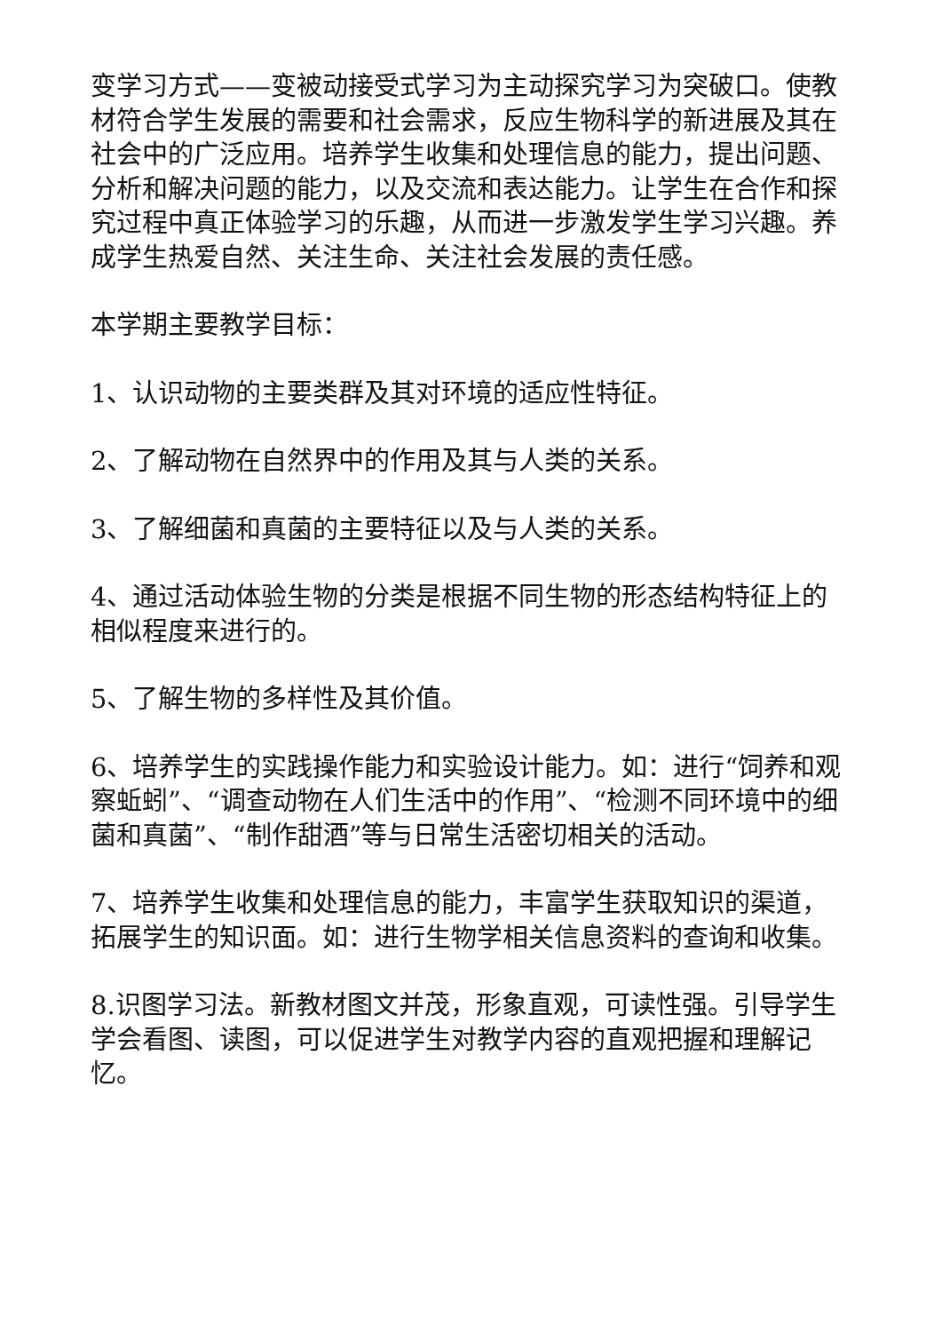变学习方式——变被动接受式学习为主动探究学习为突破口。使教材符合学生发展的需要和社会需求，反应生物科学的新进展及其在社会中的广泛应用。培养学生收集和处理信息的能力，提出问题、分析和解决问题的能力，以及交流和表达能力。让学生在合作和探究过程中真正体验学习的乐趣，从而进一步激发学生学习兴趣。养成学生热爱自然、关注生命、关注社会发展的责任感。
本学期主要教学目标：
1、认识动物的主要类群及其对环境的适应性特征。
2、了解动物在自然界中的作用及其与人类的关系。
3、了解细菌和真菌的主要特征以及与人类的关系。
4、通过活动体验生物的分类是根据不同生物的形态结构特征上的相似程度来进行的。
5、了解生物的多样性及其价值。
6、培养学生的实践操作能力和实验设计能力。如：进行“饲养和观察蚯蚓”、“调查动物在人们生活中的作用”、“检测不同环境中的细菌和真菌”、“制作甜酒”等与日常生活密切相关的活动。
7、培养学生收集和处理信息的能力，丰富学生获取知识的渠道，拓展学生的知识面。如：进行生物学相关信息资料的查询和收集。
8.识图学习法。新教材图文并茂，形象直观，可读性强。引导学生学会看图、读图，可以促进学生对教学内容的直观把握和理解记忆。